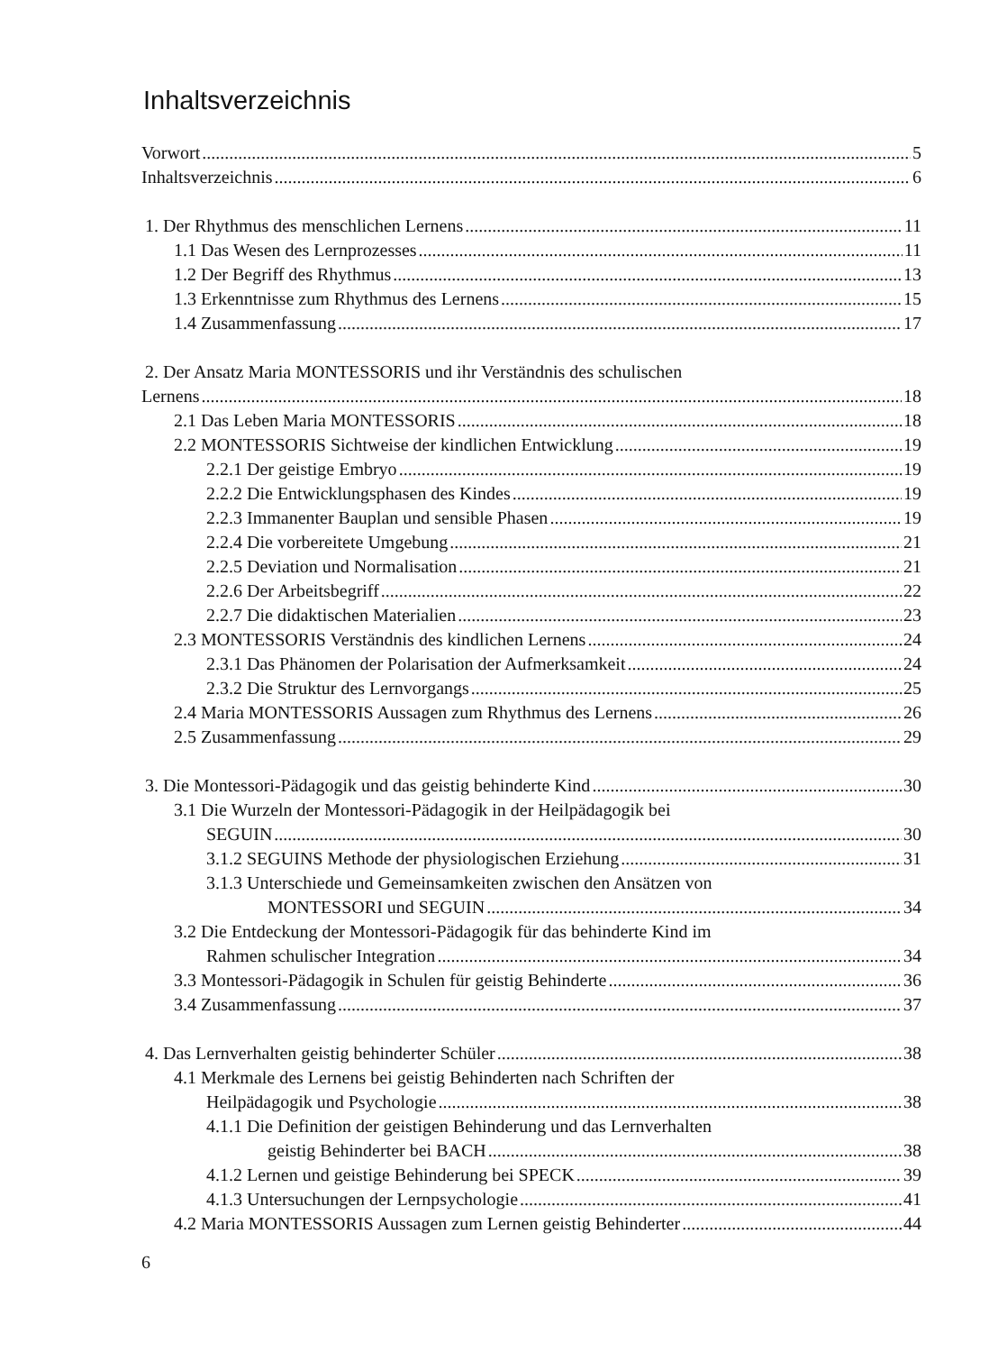Inhaltsverzeichnis
Vorwort 5
Inhaltsverzeichnis 6
1. Der Rhythmus des menschlichen Lernens 11
1.1 Das Wesen des Lernprozesses 11
1.2 Der Begriff des Rhythmus 13
1.3 Erkenntnisse zum Rhythmus des Lernens 15
1.4 Zusammenfassung 17
2. Der Ansatz Maria MONTESSORIS und ihr Verständnis des schulischen
Lernens 18
2.1 Das Leben Maria MONTESSORIS 18
2.2 MONTESSORIS Sichtweise der kindlichen Entwicklung 19
2.2.1 Der geistige Embryo 19
2.2.2 Die Entwicklungsphasen des Kindes 19
2.2.3 Immanenter Bauplan und sensible Phasen 19
2.2.4 Die vorbereitete Umgebung 21
2.2.5 Deviation und Normalisation 21
2.2.6 Der Arbeitsbegriff 22
2.2.7 Die didaktischen Materialien 23
2.3 MONTESSORIS Verständnis des kindlichen Lernens 24
2.3.1 Das Phänomen der Polarisation der Aufmerksamkeit 24
2.3.2 Die Struktur des Lernvorgangs 25
2.4 Maria MONTESSORIS Aussagen zum Rhythmus des Lernens 26
2.5 Zusammenfassung 29
3. Die Montessori-Pädagogik und das geistig behinderte Kind 30
3.1 Die Wurzeln der Montessori-Pädagogik in der Heilpädagogik bei
SEGUIN 30
3.1.2 SEGUINS Methode der physiologischen Erziehung 31
3.1.3 Unterschiede und Gemeinsamkeiten zwischen den Ansätzen von
MONTESSORI und SEGUIN 34
3.2 Die Entdeckung der Montessori-Pädagogik für das behinderte Kind im
Rahmen schulischer Integration 34
3.3 Montessori-Pädagogik in Schulen für geistig Behinderte 36
3.4 Zusammenfassung 37
4. Das Lernverhalten geistig behinderter Schüler 38
4.1 Merkmale des Lernens bei geistig Behinderten nach Schriften der
Heilpädagogik und Psychologie 38
4.1.1 Die Definition der geistigen Behinderung und das Lernverhalten
geistig Behinderter bei BACH 38
4.1.2 Lernen und geistige Behinderung bei SPECK 39
4.1.3 Untersuchungen der Lernpsychologie 41
4.2 Maria MONTESSORIS Aussagen zum Lernen geistig Behinderter 44
6